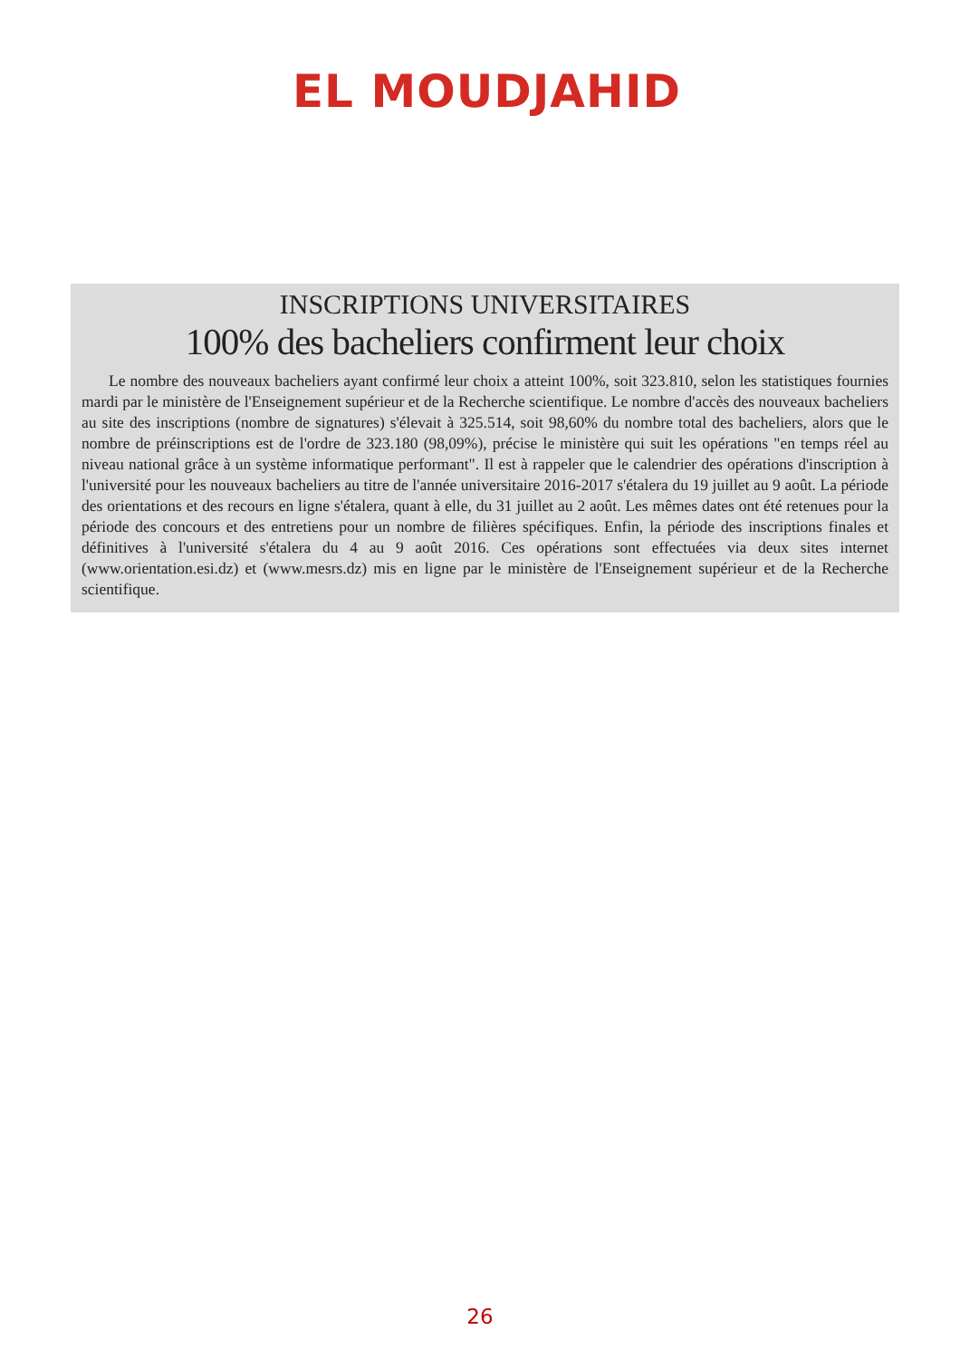EL MOUDJAHID
INSCRIPTIONS UNIVERSITAIRES
100% des bacheliers confirment leur choix
Le nombre des nouveaux bacheliers ayant confirmé leur choix a atteint 100%, soit 323.810, selon les statistiques fournies mardi par le ministère de l'Enseignement supérieur et de la Recherche scientifique. Le nombre d'accès des nouveaux bacheliers au site des inscriptions (nombre de signatures) s'élevait à 325.514, soit 98,60% du nombre total des bacheliers, alors que le nombre de préinscriptions est de l'ordre de 323.180 (98,09%), précise le ministère qui suit les opérations "en temps réel au niveau national grâce à un système informatique performant". Il est à rappeler que le calendrier des opérations d'inscription à l'université pour les nouveaux bacheliers au titre de l'année universitaire 2016-2017 s'étalera du 19 juillet au 9 août. La période des orientations et des recours en ligne s'étalera, quant à elle, du 31 juillet au 2 août. Les mêmes dates ont été retenues pour la période des concours et des entretiens pour un nombre de filières spécifiques. Enfin, la période des inscriptions finales et définitives à l'université s'étalera du 4 au 9 août 2016. Ces opérations sont effectuées via deux sites internet (www.orientation.esi.dz) et (www.mesrs.dz) mis en ligne par le ministère de l'Enseignement supérieur et de la Recherche scientifique.
26